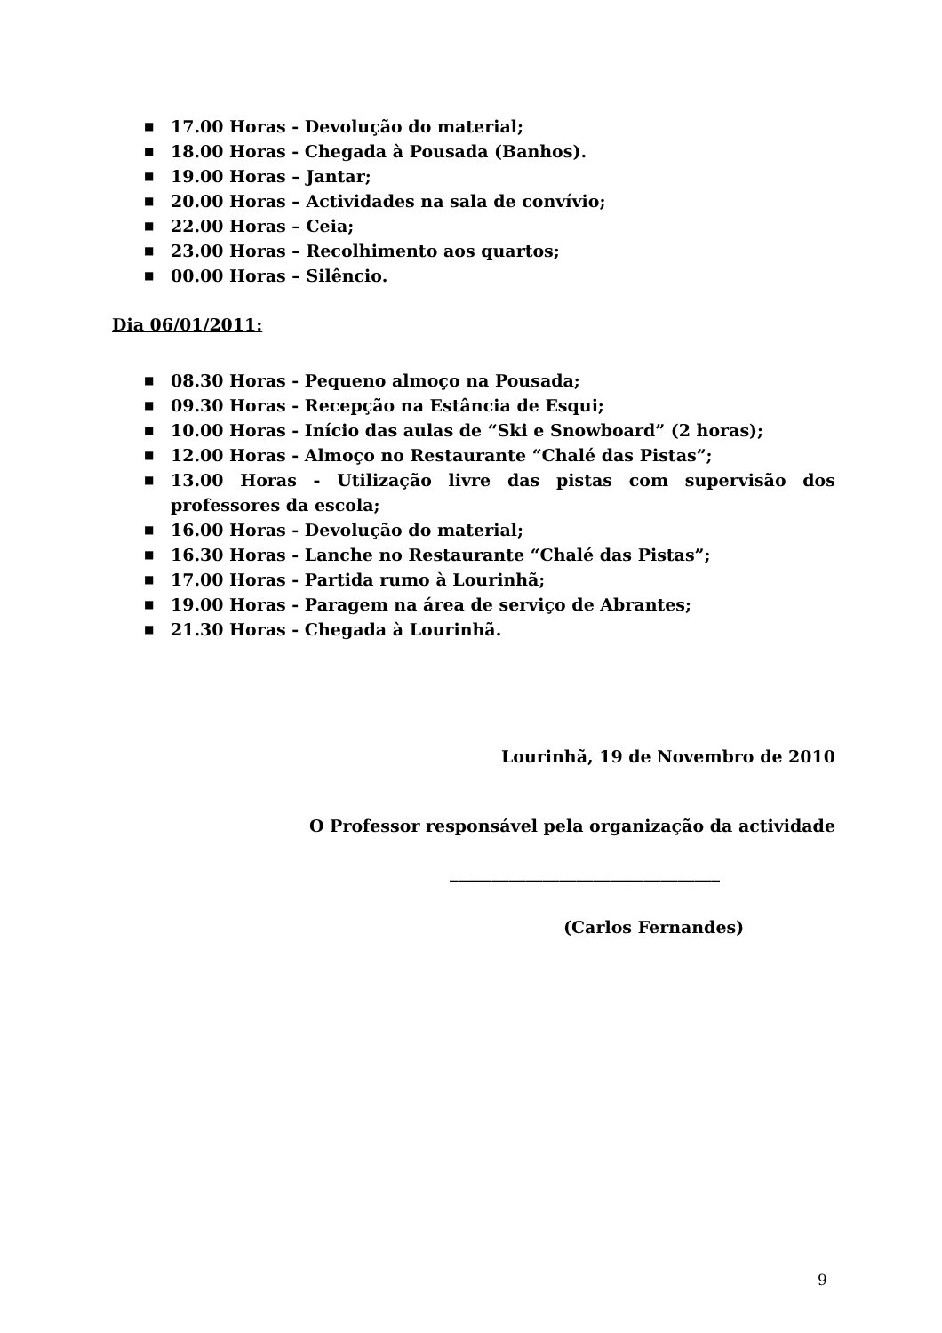■ 17.00 Horas - Devolução do material;
■ 18.00 Horas - Chegada à Pousada (Banhos).
■ 19.00 Horas – Jantar;
■ 20.00 Horas – Actividades na sala de convívio;
■ 22.00 Horas – Ceia;
■ 23.00 Horas – Recolhimento aos quartos;
■ 00.00 Horas – Silêncio.
Dia 06/01/2011:
■ 08.30 Horas - Pequeno almoço na Pousada;
■ 09.30 Horas - Recepção na Estância de Esqui;
■ 10.00 Horas - Início das aulas de “Ski e Snowboard” (2 horas);
■ 12.00 Horas - Almoço no Restaurante “Chalé das Pistas”;
■ 13.00 Horas - Utilização livre das pistas com supervisão dos professores da escola;
■ 16.00 Horas - Devolução do material;
■ 16.30 Horas - Lanche no Restaurante “Chalé das Pistas”;
■ 17.00 Horas - Partida rumo à Lourinhã;
■ 19.00 Horas - Paragem na área de serviço de Abrantes;
■ 21.30 Horas - Chegada à Lourinhã.
Lourinhã, 19 de Novembro de 2010
O Professor responsável pela organização da actividade
________________________________
(Carlos Fernandes)
9